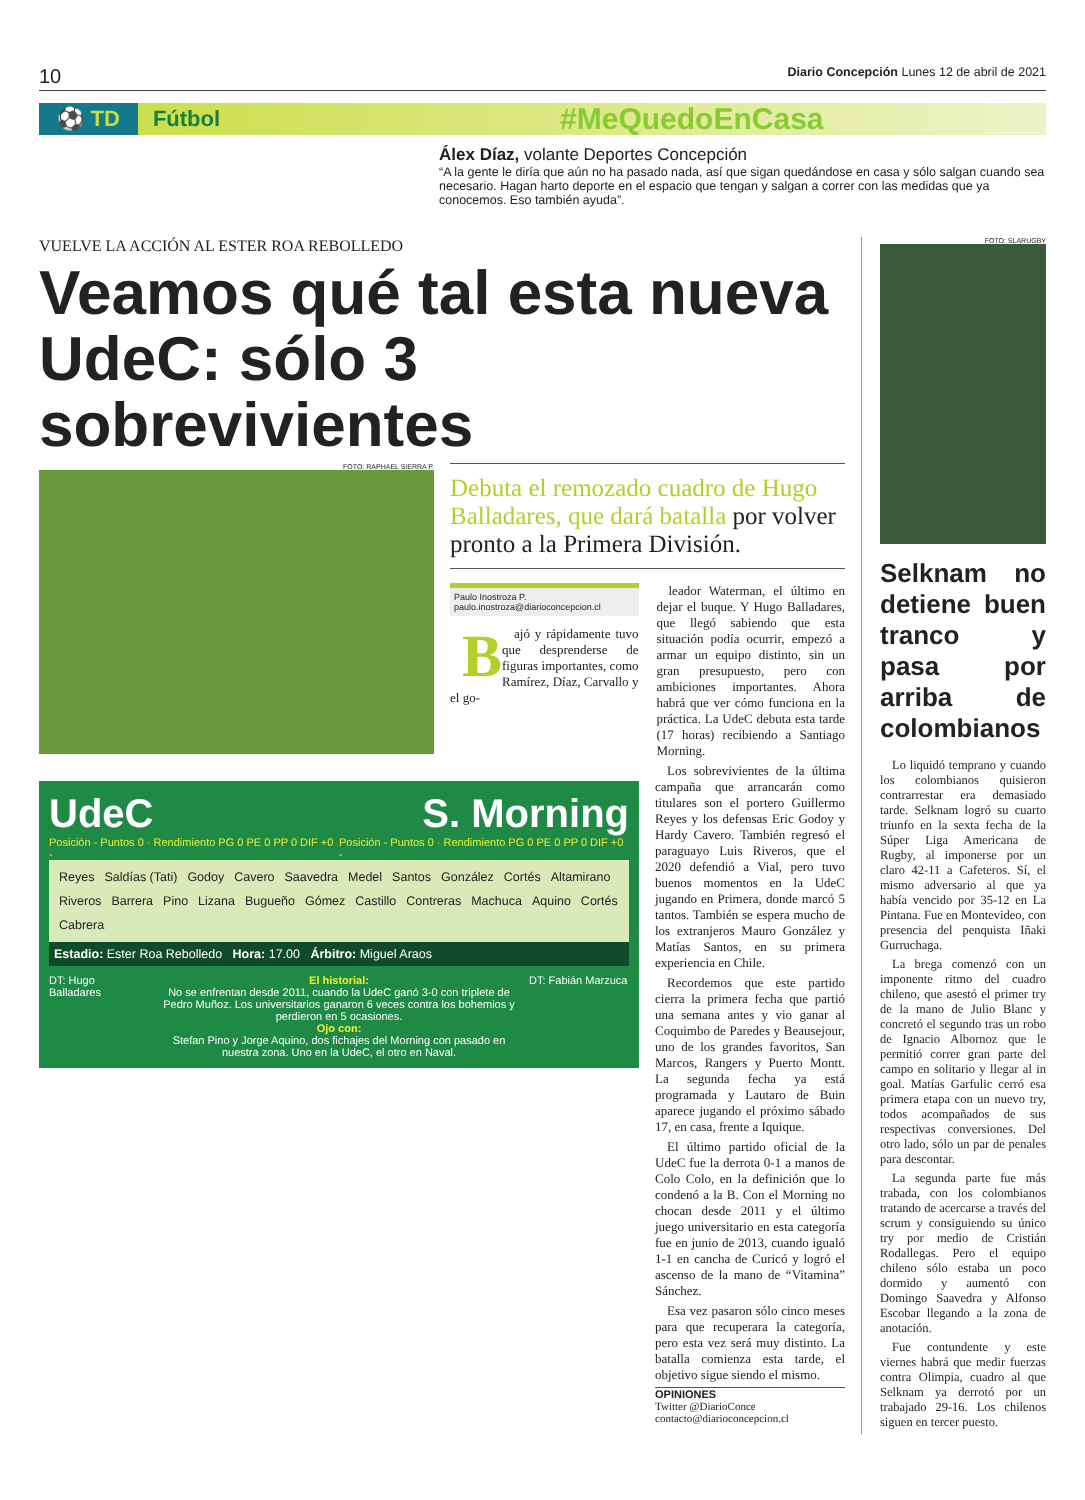10 Diario Concepción Lunes 12 de abril de 2021
⚽ TD Fútbol #MeQuedoEnCasa
Álex Díaz, volante Deportes Concepción
“A la gente le diría que aún no ha pasado nada, así que sigan quedándose en casa y sólo salgan cuando sea necesario. Hagan harto deporte en el espacio que tengan y salgan a correr con las medidas que ya conocemos. Eso también ayuda”.
VUELVE LA ACCIÓN AL ESTER ROA REBOLLEDO
Veamos qué tal esta nueva UdeC: sólo 3 sobrevivientes
FOTO: RAPHAEL SIERRA P.
Debuta el remozado cuadro de Hugo Balladares, que dará batalla por volver pronto a la Primera División.
Paulo Inostroza P.
paulo.inostroza@diarioconcepcion.cl
Bajó y rápidamente tuvo que desprenderse de figuras importantes, como Ramírez, Díaz, Carvallo y el go-
leador Waterman, el último en dejar el buque. Y Hugo Balladares, que llegó sabiendo que esta situación podía ocurrir, empezó a armar un equipo distinto, sin un gran presupuesto, pero con ambiciones importantes. Ahora habrá que ver cómo funciona en la práctica. La UdeC debuta esta tarde (17 horas) recibiendo a Santiago Morning.
UdeC S. Morning
Posición - Puntos 0 · Rendimiento PG 0 PE 0 PP 0 DIF +0 - Posición - Puntos 0 · Rendimiento PG 0 PE 0 PP 0 DIF +0 -
Reyes Saldías (Tati) Godoy Cavero Saavedra Medel Santos González Cortés Altamirano Riveros Barrera Pino Lizana Bugueño Gómez Castillo Contreras Machuca Aquino Cortés Cabrera
Estadio: Ester Roa Rebolledo Hora: 17.00 Árbitro: Miguel Araos
DT: Hugo Balladares
El historial:
No se enfrentan desde 2011, cuando la UdeC ganó 3-0 con triplete de Pedro Muñoz. Los universitarios ganaron 6 veces contra los bohemios y perdieron en 5 ocasiones.
Ojo con:
Stefan Pino y Jorge Aquino, dos fichajes del Morning con pasado en nuestra zona. Uno en la UdeC, el otro en Naval.
DT: Fabián Marzuca
Los sobrevivientes de la última campaña que arrancarán como titulares son el portero Guillermo Reyes y los defensas Eric Godoy y Hardy Cavero. También regresó el paraguayo Luis Riveros, que el 2020 defendió a Vial, pero tuvo buenos momentos en la UdeC jugando en Primera, donde marcó 5 tantos. También se espera mucho de los extranjeros Mauro González y Matías Santos, en su primera experiencia en Chile.
Recordemos que este partido cierra la primera fecha que partió una semana antes y vio ganar al Coquimbo de Paredes y Beausejour, uno de los grandes favoritos, San Marcos, Rangers y Puerto Montt. La segunda fecha ya está programada y Lautaro de Buin aparece jugando el próximo sábado 17, en casa, frente a Iquique.
El último partido oficial de la UdeC fue la derrota 0-1 a manos de Colo Colo, en la definición que lo condenó a la B. Con el Morning no chocan desde 2011 y el último juego universitario en esta categoría fue en junio de 2013, cuando igualó 1-1 en cancha de Curicó y logró el ascenso de la mano de “Vitamina” Sánchez.
Esa vez pasaron sólo cinco meses para que recuperara la categoría, pero esta vez será muy distinto. La batalla comienza esta tarde, el objetivo sigue siendo el mismo.
OPINIONES
Twitter @DiarioConce
contacto@diarioconcepcion.cl
FOTO: SLARUGBY
Selknam no detiene buen tranco y pasa por arriba de colombianos
Lo liquidó temprano y cuando los colombianos quisieron contrarrestar era demasiado tarde. Selknam logró su cuarto triunfo en la sexta fecha de la Súper Liga Americana de Rugby, al imponerse por un claro 42-11 a Cafeteros. Sí, el mismo adversario al que ya había vencido por 35-12 en La Pintana. Fue en Montevideo, con presencia del penquista Iñaki Gurruchaga.
La brega comenzó con un imponente ritmo del cuadro chileno, que asestó el primer try de la mano de Julio Blanc y concretó el segundo tras un robo de Ignacio Albornoz que le permitió correr gran parte del campo en solitario y llegar al in goal. Matías Garfulic cerró esa primera etapa con un nuevo try, todos acompañados de sus respectivas conversiones. Del otro lado, sólo un par de penales para descontar.
La segunda parte fue más trabada, con los colombianos tratando de acercarse a través del scrum y consiguiendo su único try por medio de Cristián Rodallegas. Pero el equipo chileno sólo estaba un poco dormido y aumentó con Domingo Saavedra y Alfonso Escobar llegando a la zona de anotación.
Fue contundente y este viernes habrá que medir fuerzas contra Olimpia, cuadro al que Selknam ya derrotó por un trabajado 29-16. Los chilenos siguen en tercer puesto.